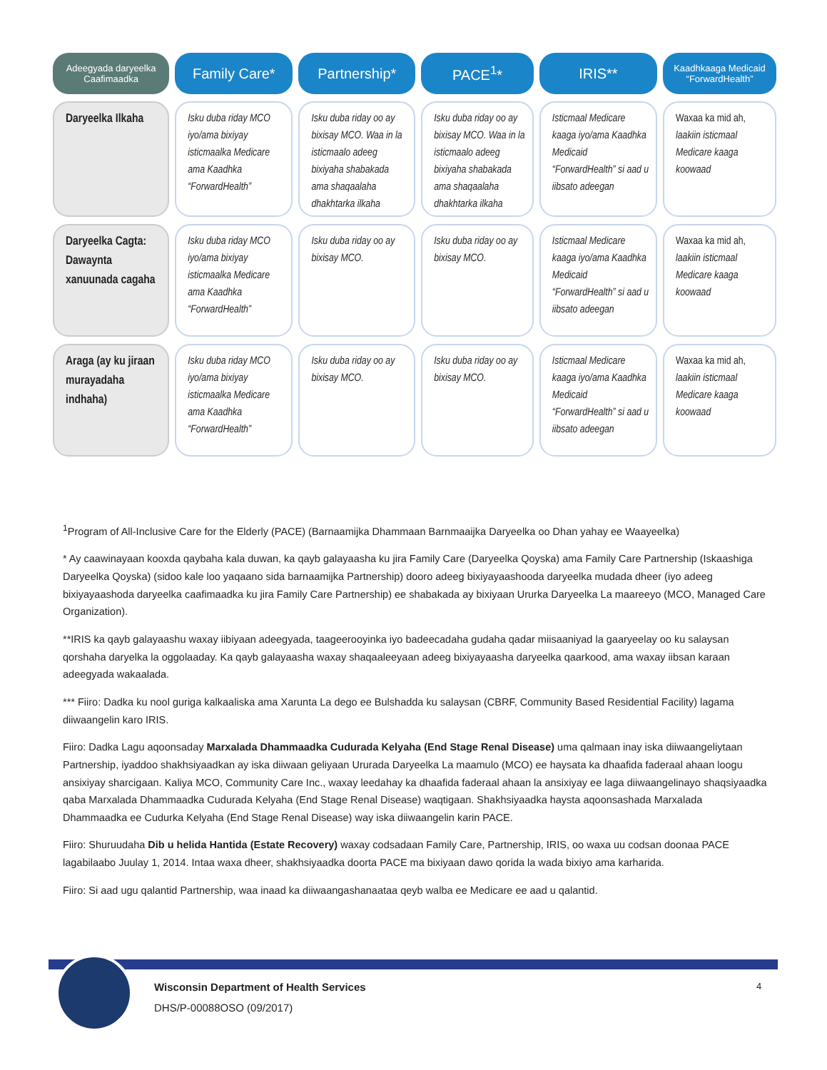| Adeegyada daryeelka Caafimaadka | Family Care* | Partnership* | PACE<sup>1</sup>* | IRIS** | Kaadhkaaga Medicaid “ForwardHealth” |
| --- | --- | --- | --- | --- | --- |
| Daryeelka Ilkaha | Isku duba riday MCO iyo/ama bixiyay isticmaalka Medicare ama Kaadhka “ForwardHealth” | Isku duba riday oo ay bixisay MCO. Waa in la isticmaalo adeeg bixiyaha shabakada ama shaqaalaha dhakhtarka ilkaha | Isku duba riday oo ay bixisay MCO. Waa in la isticmaalo adeeg bixiyaha shabakada ama shaqaalaha dhakhtarka ilkaha | Isticmaal Medicare kaaga iyo/ama Kaadhka Medicaid “ForwardHealth” si aad u iibsato adeegan | Waxaa ka mid ah, laakiin isticmaal Medicare kaaga koowaad |
| Daryeelka Cagta: Dawaynta xanuunada cagaha | Isku duba riday MCO iyo/ama bixiyay isticmaalka Medicare ama Kaadhka “ForwardHealth” | Isku duba riday oo ay bixisay MCO. | Isku duba riday oo ay bixisay MCO. | Isticmaal Medicare kaaga iyo/ama Kaadhka Medicaid “ForwardHealth” si aad u iibsato adeegan | Waxaa ka mid ah, laakiin isticmaal Medicare kaaga koowaad |
| Araga (ay ku jiraan murayadaha indhaha) | Isku duba riday MCO iyo/ama bixiyay isticmaalka Medicare ama Kaadhka “ForwardHealth” | Isku duba riday oo ay bixisay MCO. | Isku duba riday oo ay bixisay MCO. | Isticmaal Medicare kaaga iyo/ama Kaadhka Medicaid “ForwardHealth” si aad u iibsato adeegan | Waxaa ka mid ah, laakiin isticmaal Medicare kaaga koowaad |
<sup>1</sup> Program of All-Inclusive Care for the Elderly (PACE) (Barnaamijka Dhammaan Barnmaaijka Daryeelka oo Dhan yahay ee Waayeelka)
* Ay caawinayaan kooxda qaybaha kala duwan, ka qayb galayaasha ku jira Family Care (Daryeelka Qoyska) ama Family Care Partnership (Iskaashiga Daryeelka Qoyska) (sidoo kale loo yaqaano sida barnaamijka Partnership) dooro adeeg bixiyayaashooda daryeelka mudada dheer (iyo adeeg bixiyayaashoda daryeelka caafimaadka ku jira Family Care Partnership) ee shabakada ay bixiyaan Ururka Daryeelka La maareeyo (MCO, Managed Care Organization).
**IRIS ka qayb galayaashu waxay iibiyaan adeegyada, taageerooyinka iyo badeecadaha gudaha qadar miisaaniyad la gaaryeelay oo ku salaysan qorshaha daryelka la oggolaaday. Ka qayb galayaasha waxay shaqaaleeyaan adeeg bixiyayaasha daryeelka qaarkood, ama waxay iibsan karaan adeegyada wakaalada.
*** Fiiro: Dadka ku nool guriga kalkaaliska ama Xarunta La dego ee Bulshadda ku salaysan (CBRF, Community Based Residential Facility) lagama diiwaangelin karo IRIS.
Fiiro: Dadka Lagu aqoonsaday Marxalada Dhammaadka Cudurada Kelyaha (End Stage Renal Disease) uma qalmaan inay iska diiwaangeliytaan Partnership, iyaddoo shakhsiyaadkan ay iska diiwaan geliyaan Ururada Daryeelka La maamulo (MCO) ee haysata ka dhaafida faderaal ahaan loogu ansixiyay sharcigaan. Kaliya MCO, Community Care Inc., waxay leedahay ka dhaafida faderaal ahaan la ansixiyay ee laga diiwaangelinayo shaqsiyaadka qaba Marxalada Dhammaadka Cudurada Kelyaha (End Stage Renal Disease) waqtigaan. Shakhsiyaadka haysta aqoonsashada Marxalada Dhammaadka ee Cudurka Kelyaha (End Stage Renal Disease) way iska diiwaangelin karin PACE.
Fiiro: Shuruudaha Dib u helida Hantida (Estate Recovery) waxay codsadaan Family Care, Partnership, IRIS, oo waxa uu codsan doonaa PACE lagabilaabo Juulay 1, 2014. Intaa waxa dheer, shakhsiyaadka doorta PACE ma bixiyaan dawo qorida la wada bixiyo ama karharida.
Fiiro: Si aad ugu qalantid Partnership, waa inaad ka diiwaangashanaataa qeyb walba ee Medicare ee aad u qalantid.
Wisconsin Department of Health Services
DHS/P-00088OSO (09/2017)
4